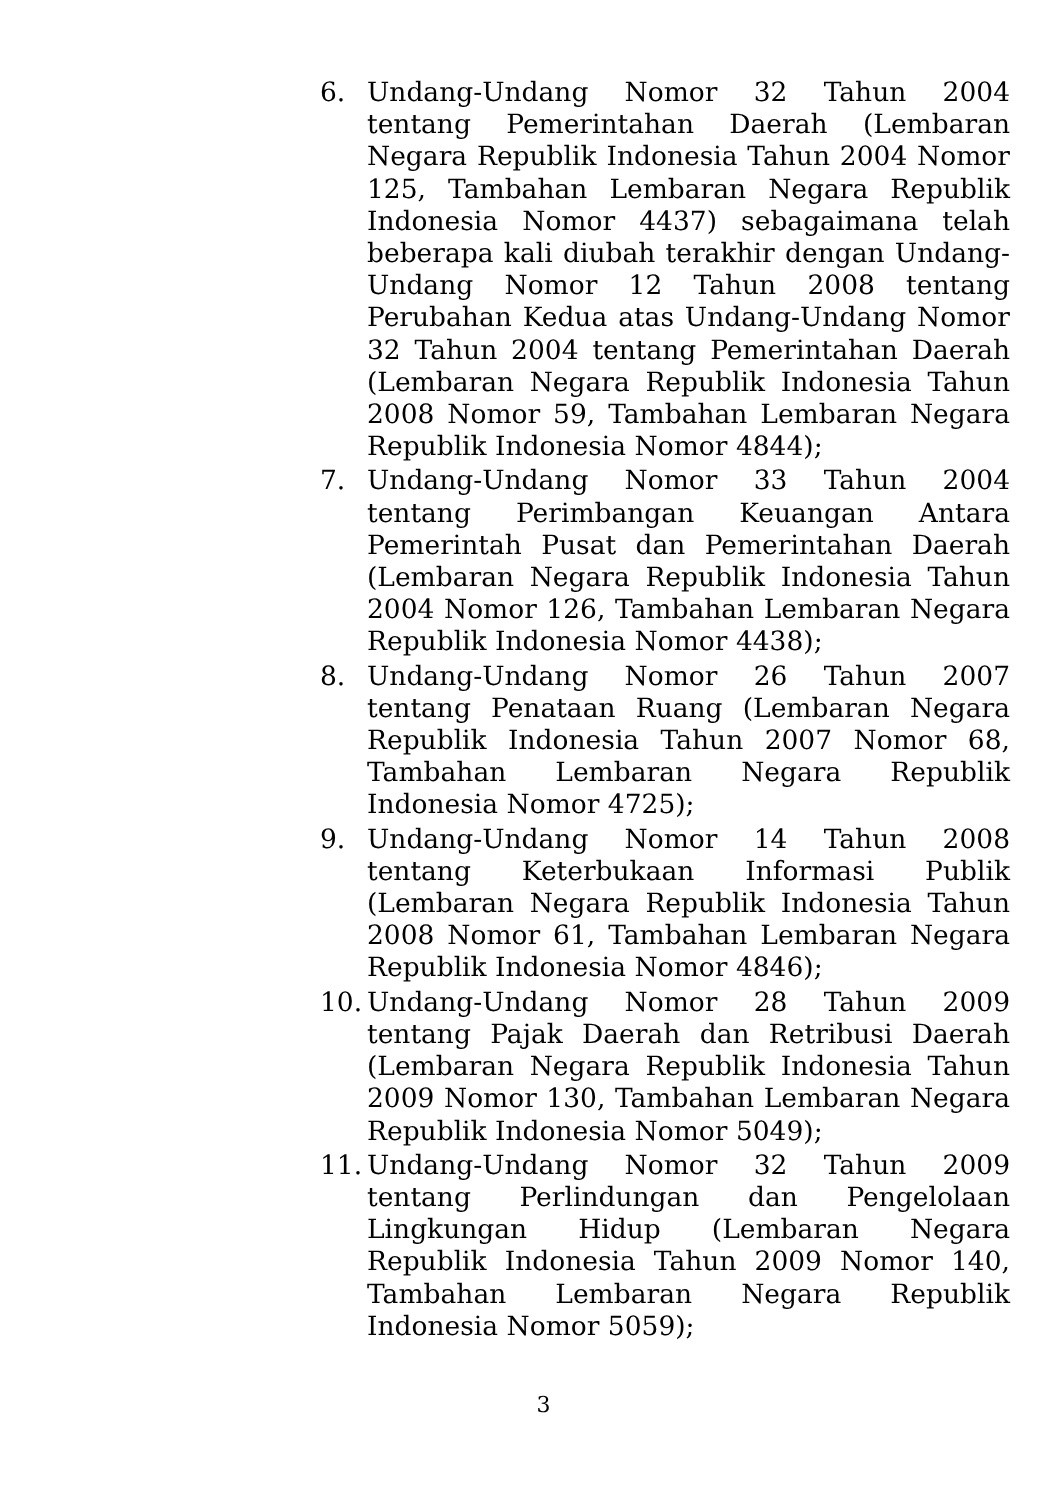6. Undang-Undang Nomor 32 Tahun 2004 tentang Pemerintahan Daerah (Lembaran Negara Republik Indonesia Tahun 2004 Nomor 125, Tambahan Lembaran Negara Republik Indonesia Nomor 4437) sebagaimana telah beberapa kali diubah terakhir dengan Undang-Undang Nomor 12 Tahun 2008 tentang Perubahan Kedua atas Undang-Undang Nomor 32 Tahun 2004 tentang Pemerintahan Daerah (Lembaran Negara Republik Indonesia Tahun 2008 Nomor 59, Tambahan Lembaran Negara Republik Indonesia Nomor 4844);
7. Undang-Undang Nomor 33 Tahun 2004 tentang Perimbangan Keuangan Antara Pemerintah Pusat dan Pemerintahan Daerah (Lembaran Negara Republik Indonesia Tahun 2004 Nomor 126, Tambahan Lembaran Negara Republik Indonesia Nomor 4438);
8. Undang-Undang Nomor 26 Tahun 2007 tentang Penataan Ruang (Lembaran Negara Republik Indonesia Tahun 2007 Nomor 68, Tambahan Lembaran Negara Republik Indonesia Nomor 4725);
9. Undang-Undang Nomor 14 Tahun 2008 tentang Keterbukaan Informasi Publik (Lembaran Negara Republik Indonesia Tahun 2008 Nomor 61, Tambahan Lembaran Negara Republik Indonesia Nomor 4846);
10.
Undang-Undang Nomor 28 Tahun 2009 tentang Pajak Daerah dan Retribusi Daerah (Lembaran Negara Republik Indonesia Tahun 2009 Nomor 130, Tambahan Lembaran Negara Republik Indonesia Nomor 5049);
11.
Undang-Undang Nomor 32 Tahun 2009 tentang Perlindungan dan Pengelolaan Lingkungan Hidup (Lembaran Negara Republik Indonesia Tahun 2009 Nomor 140, Tambahan Lembaran Negara Republik Indonesia Nomor 5059);
3